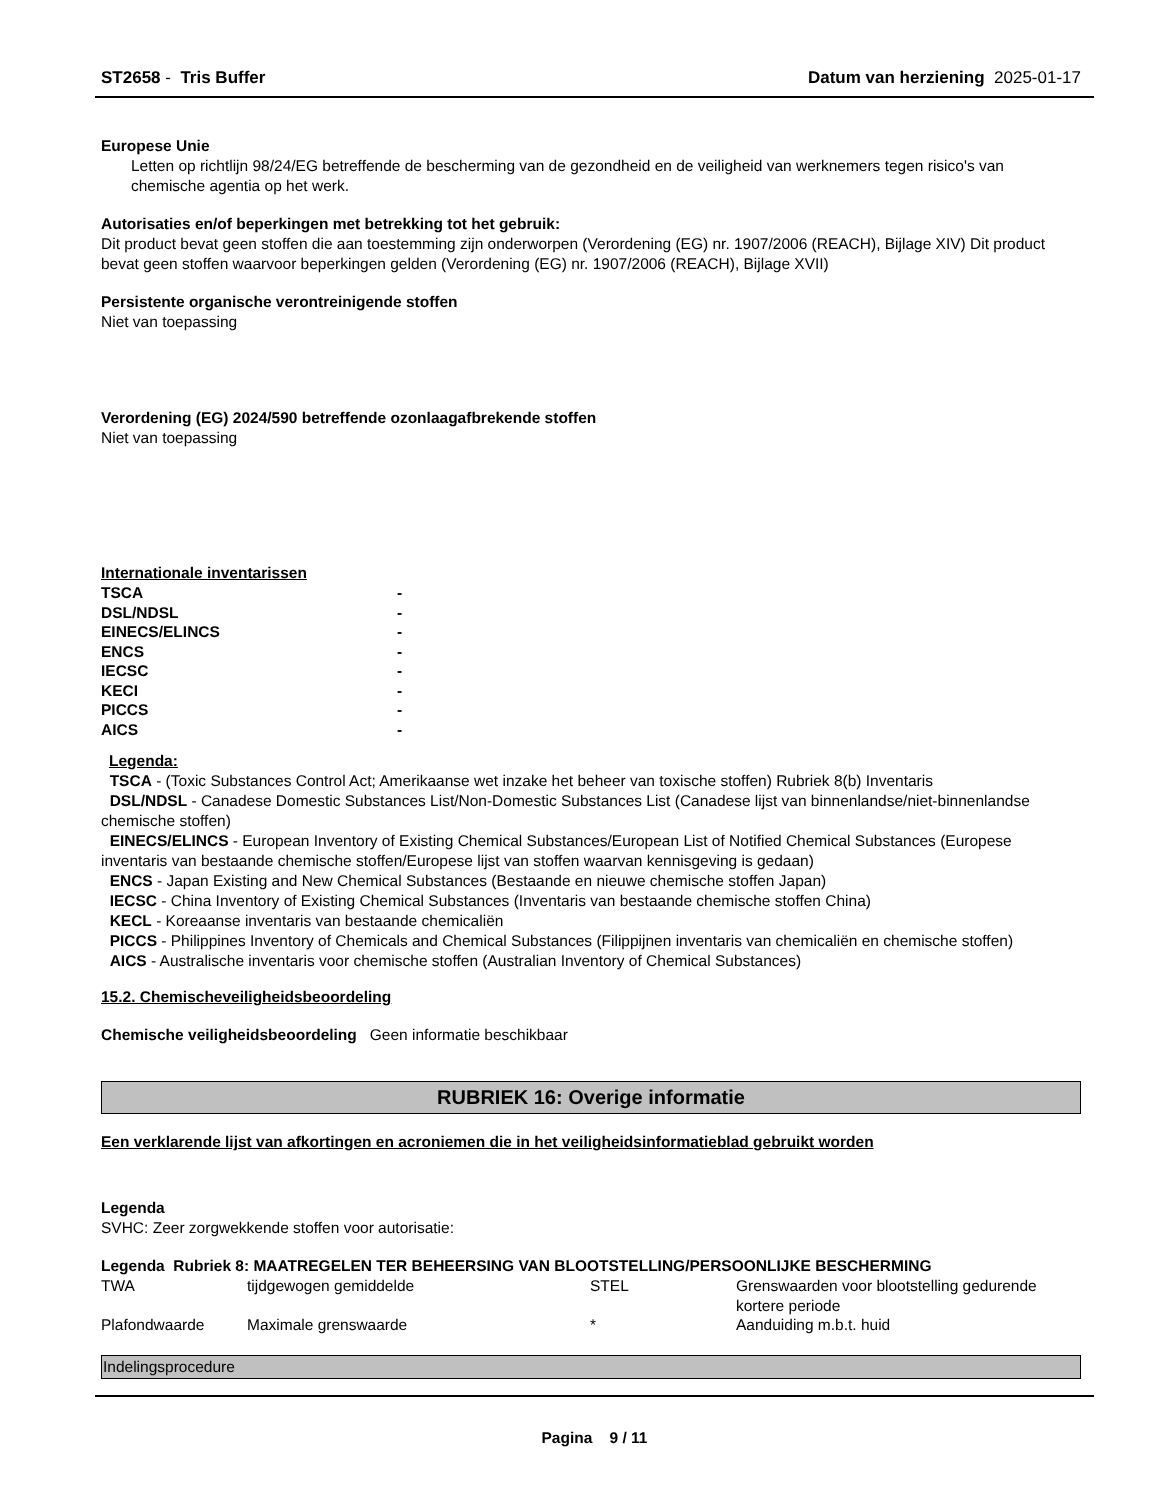ST2658 - Tris Buffer Datum van herziening 2025-01-17
Europese Unie
Letten op richtlijn 98/24/EG betreffende de bescherming van de gezondheid en de veiligheid van werknemers tegen risico's van chemische agentia op het werk.
Autorisaties en/of beperkingen met betrekking tot het gebruik:
Dit product bevat geen stoffen die aan toestemming zijn onderworpen (Verordening (EG) nr. 1907/2006 (REACH), Bijlage XIV) Dit product bevat geen stoffen waarvoor beperkingen gelden (Verordening (EG) nr. 1907/2006 (REACH), Bijlage XVII)
Persistente organische verontreinigende stoffen
Niet van toepassing
Verordening (EG) 2024/590 betreffende ozonlaagafbrekende stoffen
Niet van toepassing
Internationale inventarissen
| TSCA | - |
| DSL/NDSL | - |
| EINECS/ELINCS | - |
| ENCS | - |
| IECSC | - |
| KECI | - |
| PICCS | - |
| AICS | - |
Legenda:
TSCA - (Toxic Substances Control Act; Amerikaanse wet inzake het beheer van toxische stoffen) Rubriek 8(b) Inventaris
DSL/NDSL - Canadese Domestic Substances List/Non-Domestic Substances List (Canadese lijst van binnenlandse/niet-binnenlandse chemische stoffen)
EINECS/ELINCS - European Inventory of Existing Chemical Substances/European List of Notified Chemical Substances (Europese inventaris van bestaande chemische stoffen/Europese lijst van stoffen waarvan kennisgeving is gedaan)
ENCS - Japan Existing and New Chemical Substances (Bestaande en nieuwe chemische stoffen Japan)
IECSC - China Inventory of Existing Chemical Substances (Inventaris van bestaande chemische stoffen China)
KECL - Koreaanse inventaris van bestaande chemicaliën
PICCS - Philippines Inventory of Chemicals and Chemical Substances (Filippijnen inventaris van chemicaliën en chemische stoffen)
AICS - Australische inventaris voor chemische stoffen (Australian Inventory of Chemical Substances)
15.2. Chemischeveiligheidsbeoordeling
Chemische veiligheidsbeoordeling Geen informatie beschikbaar
RUBRIEK 16: Overige informatie
Een verklarende lijst van afkortingen en acroniemen die in het veiligheidsinformatieblad gebruikt worden
Legenda
SVHC: Zeer zorgwekkende stoffen voor autorisatie:
Legenda Rubriek 8: MAATREGELEN TER BEHEERSING VAN BLOOTSTELLING/PERSOONLIJKE BESCHERMING
| TWA | tijdgewogen gemiddelde | STEL | Grenswaarden voor blootstelling gedurende kortere periode |
| Plafondwaarde | Maximale grenswaarde | * | Aanduiding m.b.t. huid |
Indelingsprocedure
Pagina 9 / 11